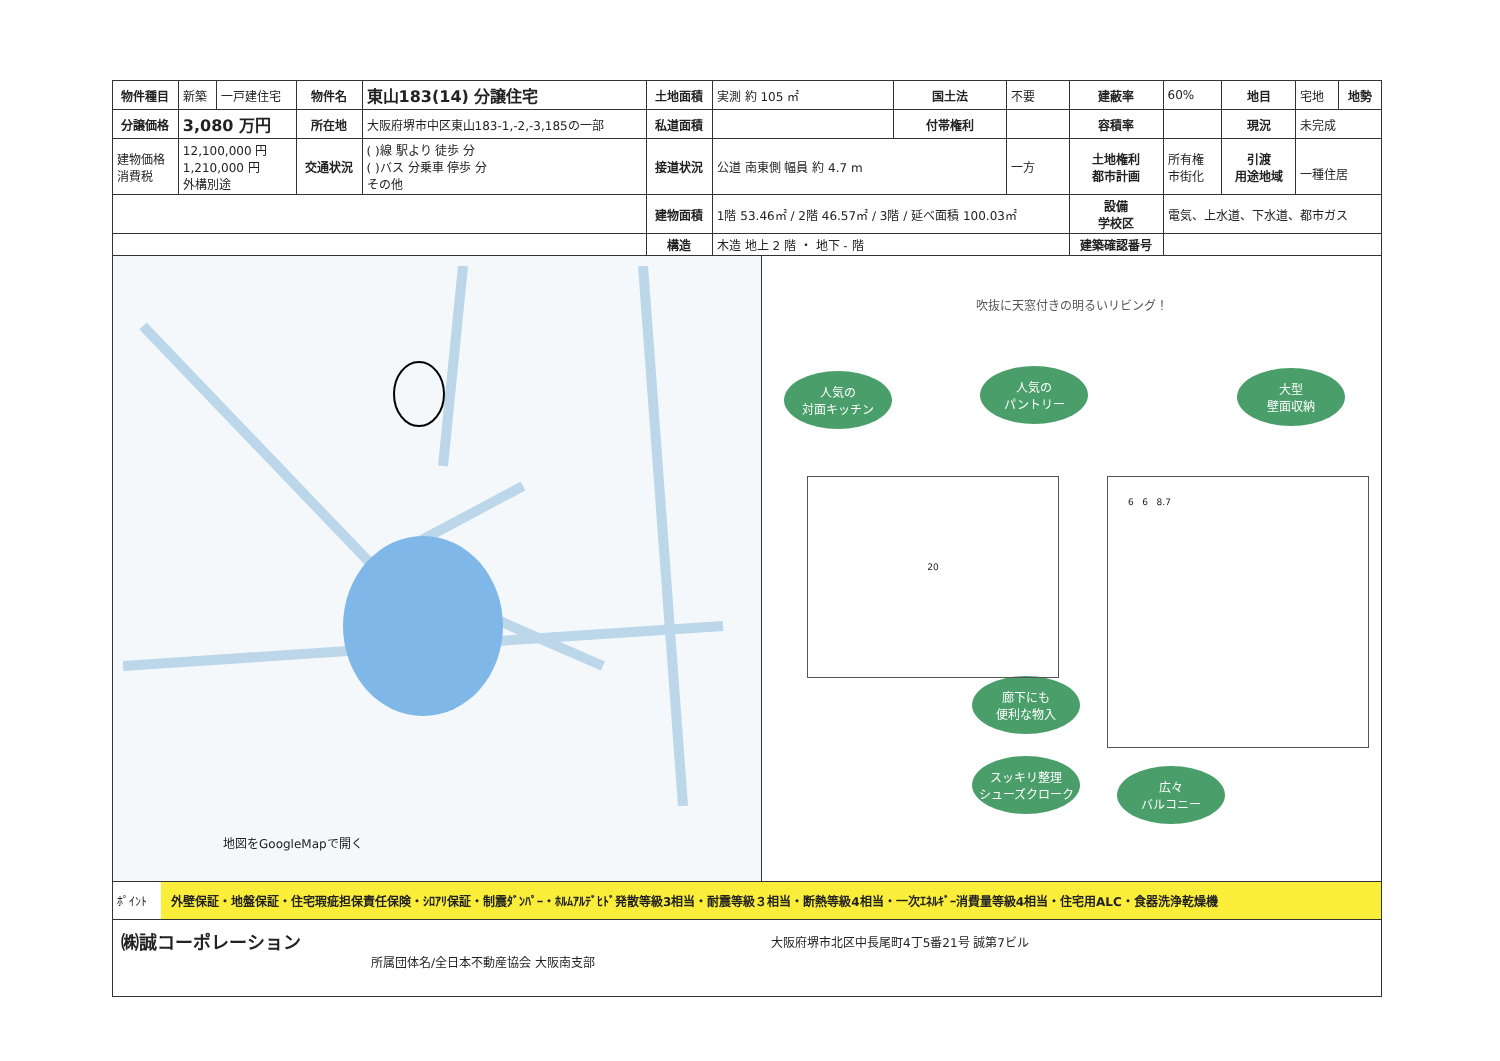| 物件種目 | 新築 | 一戸建住宅 | 物件名 | 東山183(14) 分譲住宅 | 土地面積 | 実測 約 105 ㎡ | 国土法 | 不要 | 建蔽率 | 60% | 地目 | 宅地 | 地勢 |
| 分譲価格 | 3,080 万円 | | 所在地 | 大阪府堺市中区東山183-1,-2,-3,185の一部 | 私道面積 | | 付帯権利 | | 容積率 | | 現況 | 未完成 | |
| 建物価格 消費税 | 12,100,000 円 1,210,000 円 外構別途 | | 交通状況 | ( )線 駅より 徒歩 分 ( )バス 分乗車 停歩 分 その他 | 接道状況 | 公道 南東側 幅員 約 4.7 m | | 一方 | 土地権利 都市計画 | 所有権 市街化 | 引渡 用途地域 | 一種住居 | |
| | | | | | 建物面積 | 1階 53.46㎡ / 2階 46.57㎡ / 3階 / 延べ面積 100.03㎡ | | | 設備 学校区 | 電気、上水道、下水道、都市ガス | | | |
| | | | | | 構造 | 木造 地上 2 階 ・ 地下 - 階 | | | 建築確認番号 | | | | |
地図をGoogleMapで開く
吹抜に天窓付きの明るいリビング！
人気の
対面キッチン
人気の
パントリー
大型
壁面収納
廊下にも
便利な物入
スッキリ整理
シューズクローク
広々
バルコニー
20 6 6 8.7
ﾎﾟｲﾝﾄ 外壁保証・地盤保証・住宅瑕疵担保責任保険・ｼﾛｱﾘ保証・制震ﾀﾞﾝﾊﾟｰ・ﾎﾙﾑｱﾙﾃﾞﾋﾄﾞ発散等級3相当・耐震等級３相当・断熱等級4相当・一次ｴﾈﾙｷﾞｰ消費量等級4相当・住宅用ALC・食器洗浄乾燥機
㈱誠コーポレーション
所属団体名/全日本不動産協会 大阪南支部
大阪府堺市北区中長尾町4丁5番21号 誠第7ビル